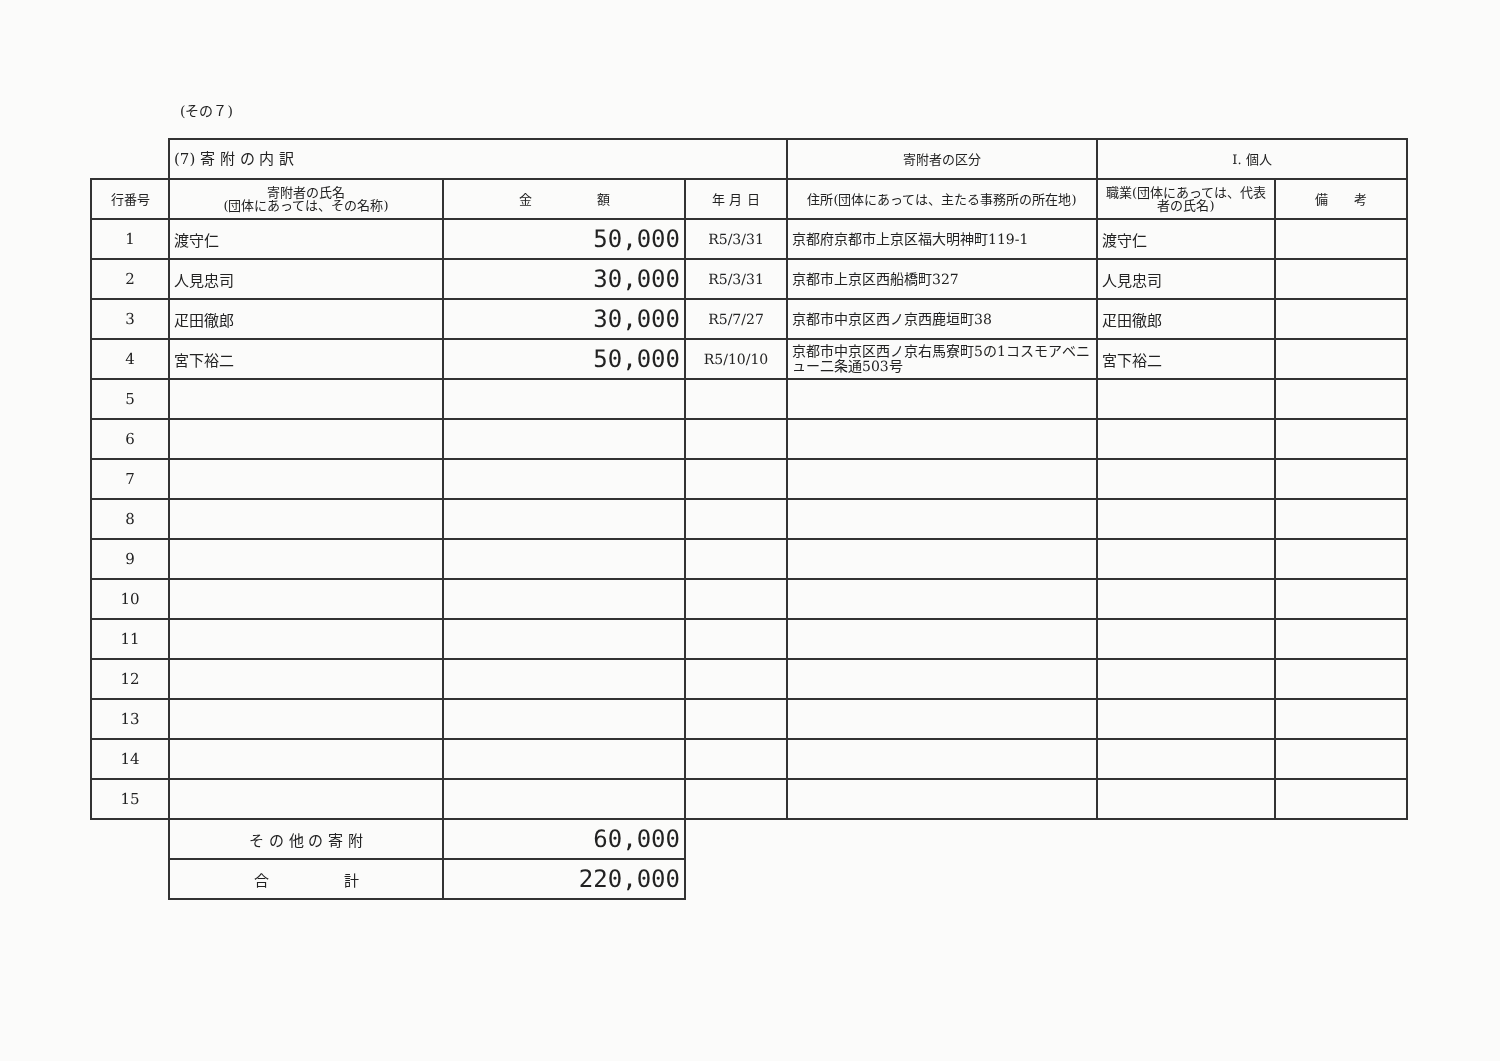(その７)
| | (7) 寄 附 の 内 訳 | | | 寄附者の区分 | I. 個人 | |
| 行番号 | 寄附者の氏名 (団体にあっては、その名称) | 金 額 | 年 月 日 | 住所(団体にあっては、主たる事務所の所在地) | 職業(団体にあっては、代表者の氏名) | 備 考 |
| 1 | 渡守仁 | 50,000 | R5/3/31 | 京都府京都市上京区福大明神町119-1 | 渡守仁 | |
| 2 | 人見忠司 | 30,000 | R5/3/31 | 京都市上京区西船橋町327 | 人見忠司 | |
| 3 | 疋田徹郎 | 30,000 | R5/7/27 | 京都市中京区西ノ京西鹿垣町38 | 疋田徹郎 | |
| 4 | 宮下裕二 | 50,000 | R5/10/10 | 京都市中京区西ノ京右馬寮町5の1コスモアベニュー二条通503号 | 宮下裕二 | |
| 5 | | | | | | |
| 6 | | | | | | |
| 7 | | | | | | |
| 8 | | | | | | |
| 9 | | | | | | |
| 10 | | | | | | |
| 11 | | | | | | |
| 12 | | | | | | |
| 13 | | | | | | |
| 14 | | | | | | |
| 15 | | | | | | |
| | そ の 他 の 寄 附 | 60,000 | | | | |
| | 合 計 | 220,000 | | | | |